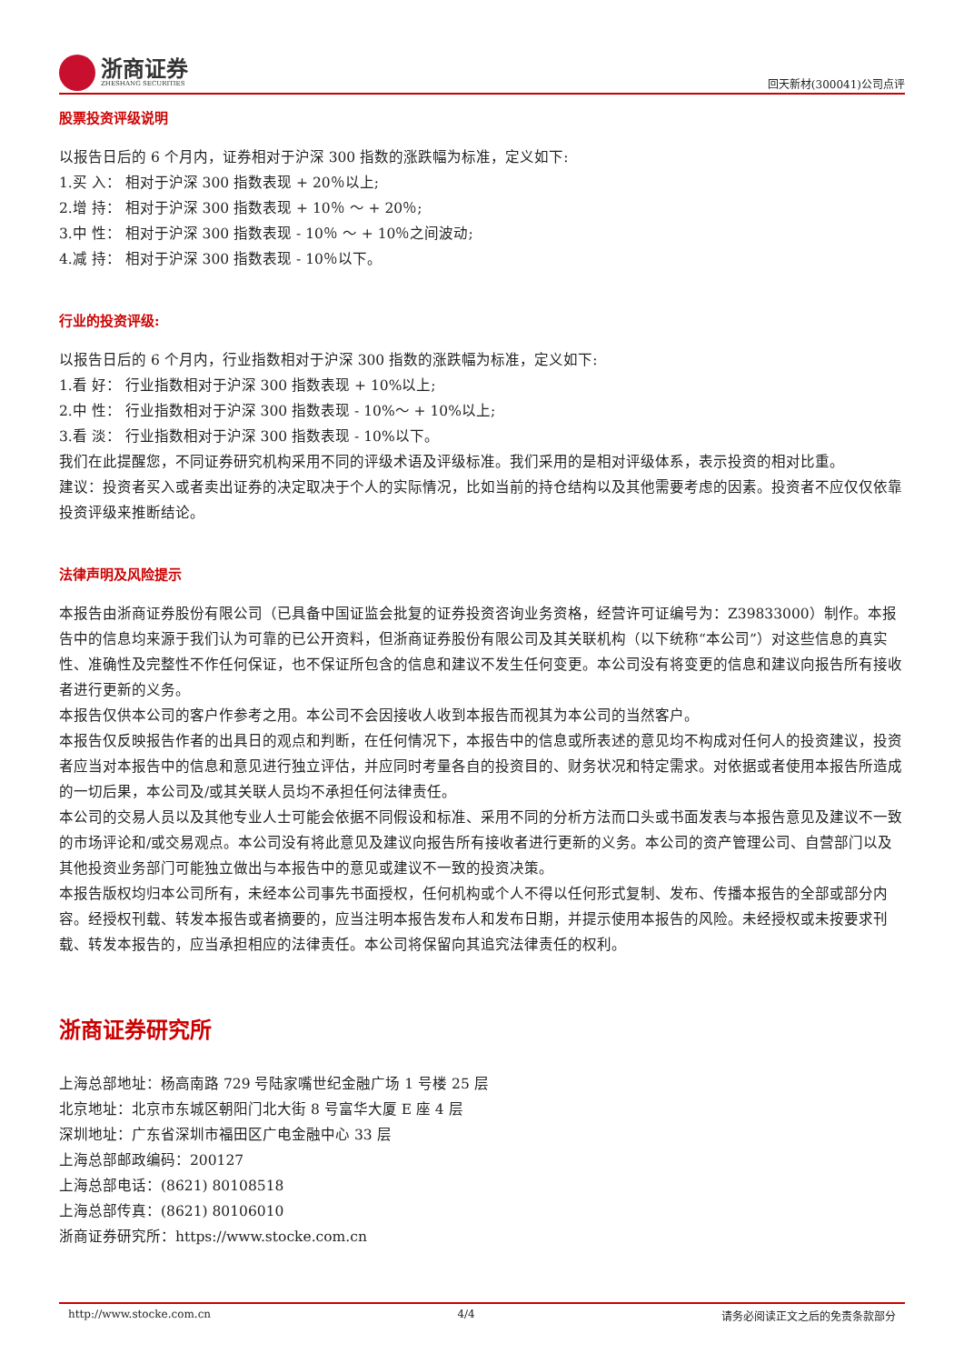浙商证券
ZHESHANG SECURITIES
回天新材(300041)公司点评
股票投资评级说明
以报告日后的 6 个月内，证券相对于沪深 300 指数的涨跌幅为标准，定义如下:
1.买 入： 相对于沪深 300 指数表现 + 20％以上;
2.增 持： 相对于沪深 300 指数表现 + 10％ ～ + 20％;
3.中 性： 相对于沪深 300 指数表现 - 10％ ～ + 10％之间波动;
4.减 持： 相对于沪深 300 指数表现 - 10％以下。
行业的投资评级:
以报告日后的 6 个月内，行业指数相对于沪深 300 指数的涨跌幅为标准，定义如下:
1.看 好： 行业指数相对于沪深 300 指数表现 + 10%以上;
2.中 性： 行业指数相对于沪深 300 指数表现 - 10%～ + 10%以上;
3.看 淡： 行业指数相对于沪深 300 指数表现 - 10%以下。
我们在此提醒您，不同证券研究机构采用不同的评级术语及评级标准。我们采用的是相对评级体系，表示投资的相对比重。
建议：投资者买入或者卖出证券的决定取决于个人的实际情况，比如当前的持仓结构以及其他需要考虑的因素。投资者不应仅仅依靠投资评级来推断结论。
法律声明及风险提示
本报告由浙商证券股份有限公司（已具备中国证监会批复的证券投资咨询业务资格，经营许可证编号为：Z39833000）制作。本报告中的信息均来源于我们认为可靠的已公开资料，但浙商证券股份有限公司及其关联机构（以下统称“本公司”）对这些信息的真实性、准确性及完整性不作任何保证，也不保证所包含的信息和建议不发生任何变更。本公司没有将变更的信息和建议向报告所有接收者进行更新的义务。
本报告仅供本公司的客户作参考之用。本公司不会因接收人收到本报告而视其为本公司的当然客户。
本报告仅反映报告作者的出具日的观点和判断，在任何情况下，本报告中的信息或所表述的意见均不构成对任何人的投资建议，投资者应当对本报告中的信息和意见进行独立评估，并应同时考量各自的投资目的、财务状况和特定需求。对依据或者使用本报告所造成的一切后果，本公司及/或其关联人员均不承担任何法律责任。
本公司的交易人员以及其他专业人士可能会依据不同假设和标准、采用不同的分析方法而口头或书面发表与本报告意见及建议不一致的市场评论和/或交易观点。本公司没有将此意见及建议向报告所有接收者进行更新的义务。本公司的资产管理公司、自营部门以及其他投资业务部门可能独立做出与本报告中的意见或建议不一致的投资决策。
本报告版权均归本公司所有，未经本公司事先书面授权，任何机构或个人不得以任何形式复制、发布、传播本报告的全部或部分内容。经授权刊载、转发本报告或者摘要的，应当注明本报告发布人和发布日期，并提示使用本报告的风险。未经授权或未按要求刊载、转发本报告的，应当承担相应的法律责任。本公司将保留向其追究法律责任的权利。
浙商证券研究所
上海总部地址：杨高南路 729 号陆家嘴世纪金融广场 1 号楼 25 层
北京地址：北京市东城区朝阳门北大街 8 号富华大厦 E 座 4 层
深圳地址：广东省深圳市福田区广电金融中心 33 层
上海总部邮政编码：200127
上海总部电话：(8621) 80108518
上海总部传真：(8621) 80106010
浙商证券研究所：https://www.stocke.com.cn
http://www.stocke.com.cn 4/4 请务必阅读正文之后的免责条款部分